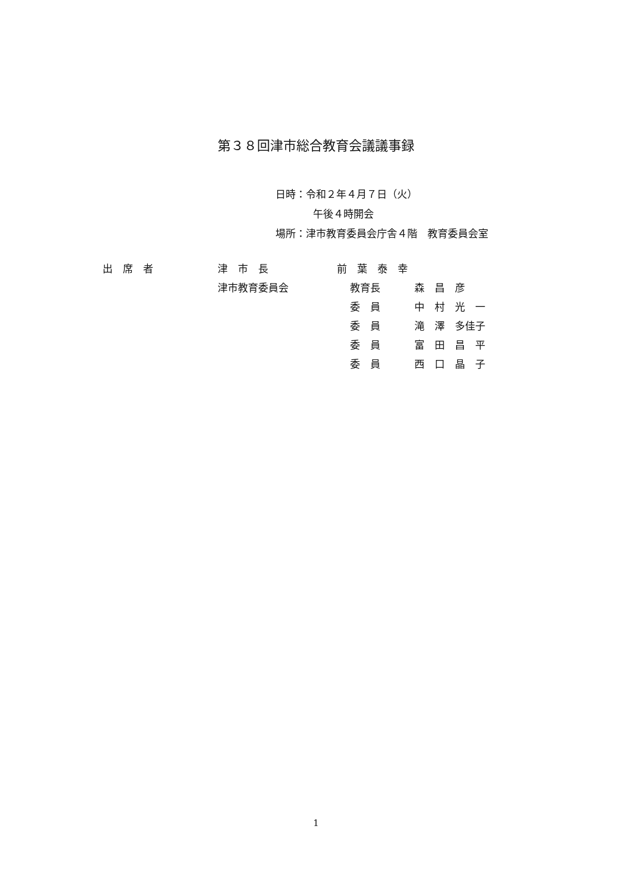第３８回津市総合教育会議議事録
日時：令和２年４月７日（火）
午後４時開会
場所：津市教育委員会庁舎４階　教育委員会室
| 出 席 者 | 津 市 長 | 前 葉 泰 幸 | |
| | 津市教育委員会 | 教育長 | 森 昌 彦 |
| | | 委 員 | 中 村 光 一 |
| | | 委 員 | 滝 澤 多佳子 |
| | | 委 員 | 富 田 昌 平 |
| | | 委 員 | 西 口 晶 子 |
1